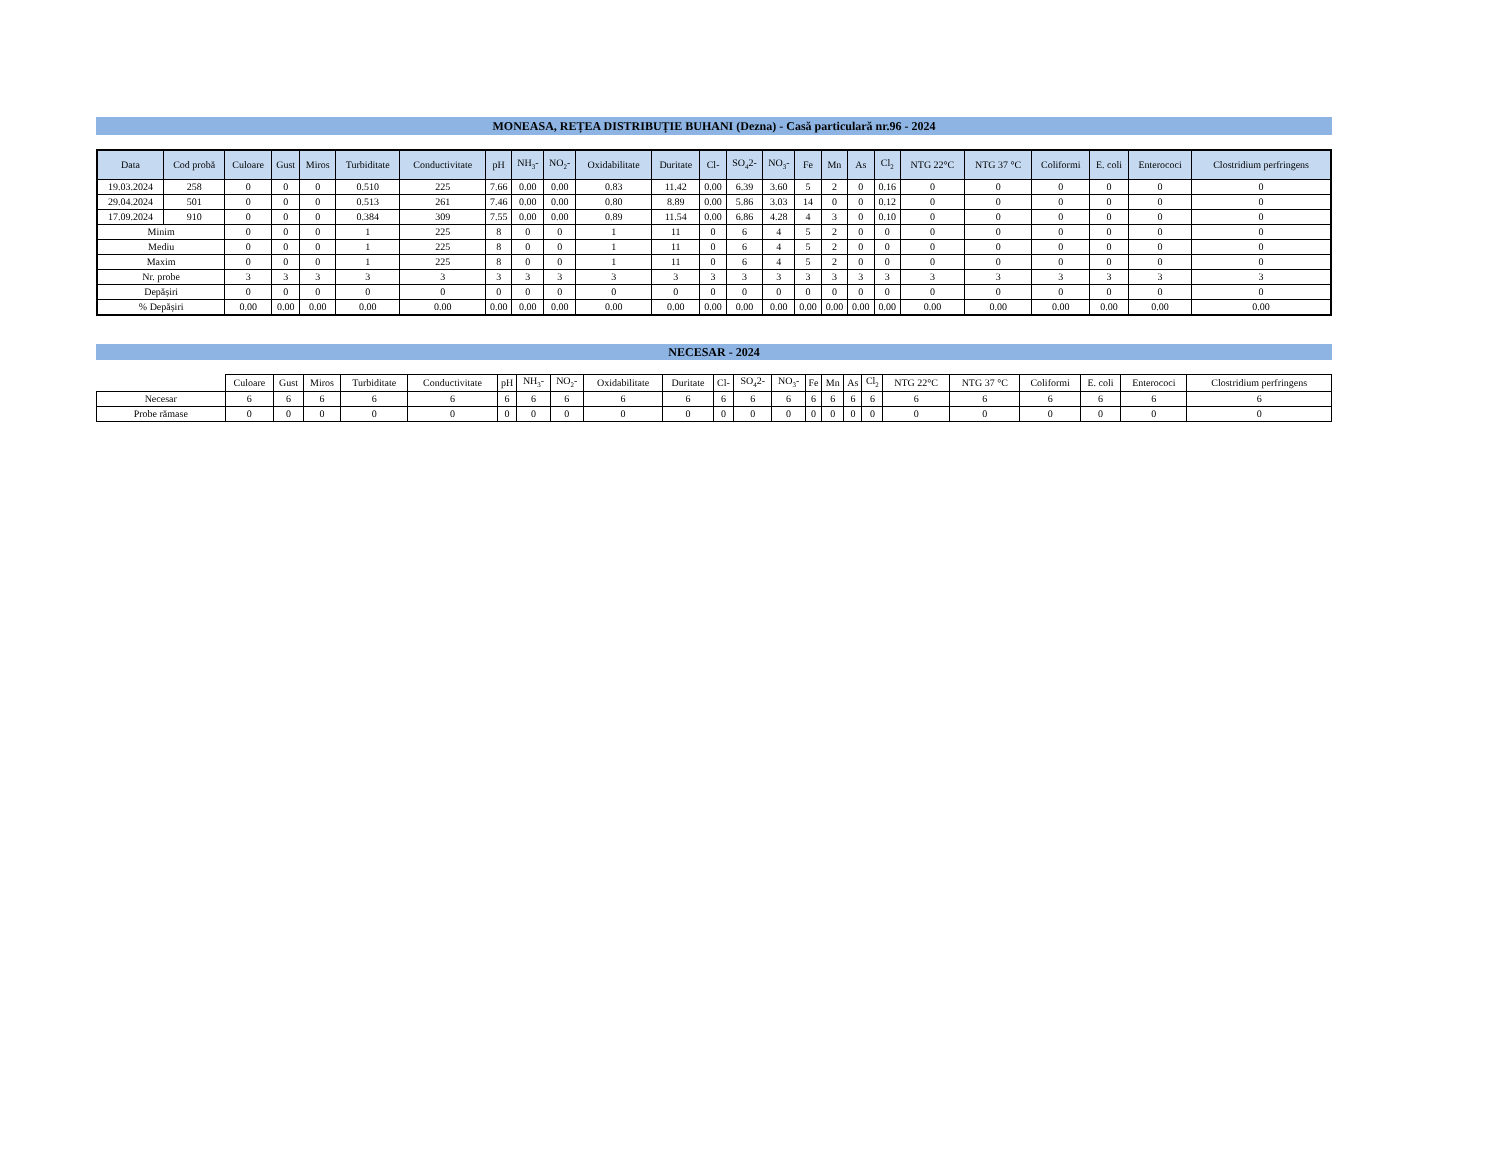MONEASA, REȚEA DISTRIBUȚIE BUHANI (Dezna) - Casă particulară nr.96 - 2024
| Data | Cod probă | Culoare | Gust | Miros | Turbiditate | Conductivitate | pH | NH<sub>3</sub>- | NO<sub>2</sub>- | Oxidabilitate | Duritate | Cl- | SO<sub>4</sub>2- | NO<sub>3</sub>- | Fe | Mn | As | Cl<sub>2</sub> | NTG 22°C | NTG 37 °C | Coliformi | E. coli | Enterococi | Clostridium perfringens |
| --- | --- | --- | --- | --- | --- | --- | --- | --- | --- | --- | --- | --- | --- | --- | --- | --- | --- | --- | --- | --- | --- | --- | --- | --- |
| 19.03.2024 | 258 | 0 | 0 | 0 | 0.510 | 225 | 7.66 | 0.00 | 0.00 | 0.83 | 11.42 | 0.00 | 6.39 | 3.60 | 5 | 2 | 0 | 0.16 | 0 | 0 | 0 | 0 | 0 | 0 |
| 29.04.2024 | 501 | 0 | 0 | 0 | 0.513 | 261 | 7.46 | 0.00 | 0.00 | 0.80 | 8.89 | 0.00 | 5.86 | 3.03 | 14 | 0 | 0 | 0.12 | 0 | 0 | 0 | 0 | 0 | 0 |
| 17.09.2024 | 910 | 0 | 0 | 0 | 0.384 | 309 | 7.55 | 0.00 | 0.00 | 0.89 | 11.54 | 0.00 | 6.86 | 4.28 | 4 | 3 | 0 | 0.10 | 0 | 0 | 0 | 0 | 0 | 0 |
| Minim | | 0 | 0 | 0 | 1 | 225 | 8 | 0 | 0 | 1 | 11 | 0 | 6 | 4 | 5 | 2 | 0 | 0 | 0 | 0 | 0 | 0 | 0 | 0 |
| Mediu | | 0 | 0 | 0 | 1 | 225 | 8 | 0 | 0 | 1 | 11 | 0 | 6 | 4 | 5 | 2 | 0 | 0 | 0 | 0 | 0 | 0 | 0 | 0 |
| Maxim | | 0 | 0 | 0 | 1 | 225 | 8 | 0 | 0 | 1 | 11 | 0 | 6 | 4 | 5 | 2 | 0 | 0 | 0 | 0 | 0 | 0 | 0 | 0 |
| Nr. probe | | 3 | 3 | 3 | 3 | 3 | 3 | 3 | 3 | 3 | 3 | 3 | 3 | 3 | 3 | 3 | 3 | 3 | 3 | 3 | 3 | 3 | 3 | 3 |
| Depășiri | | 0 | 0 | 0 | 0 | 0 | 0 | 0 | 0 | 0 | 0 | 0 | 0 | 0 | 0 | 0 | 0 | 0 | 0 | 0 | 0 | 0 | 0 | 0 |
| % Depășiri | | 0.00 | 0.00 | 0.00 | 0.00 | 0.00 | 0.00 | 0.00 | 0.00 | 0.00 | 0.00 | 0.00 | 0.00 | 0.00 | 0.00 | 0.00 | 0.00 | 0.00 | 0.00 | 0.00 | 0.00 | 0.00 | 0.00 | 0.00 |
NECESAR - 2024
| | Culoare | Gust | Miros | Turbiditate | Conductivitate | pH | NH<sub>3</sub>- | NO<sub>2</sub>- | Oxidabilitate | Duritate | Cl- | SO<sub>4</sub>2- | NO<sub>3</sub>- | Fe | Mn | As | Cl<sub>2</sub> | NTG 22°C | NTG 37 °C | Coliformi | E. coli | Enterococi | Clostridium perfringens |
| Necesar | 6 | 6 | 6 | 6 | 6 | 6 | 6 | 6 | 6 | 6 | 6 | 6 | 6 | 6 | 6 | 6 | 6 | 6 | 6 | 6 | 6 | 6 | 6 |
| Probe rămase | 0 | 0 | 0 | 0 | 0 | 0 | 0 | 0 | 0 | 0 | 0 | 0 | 0 | 0 | 0 | 0 | 0 | 0 | 0 | 0 | 0 | 0 | 0 |